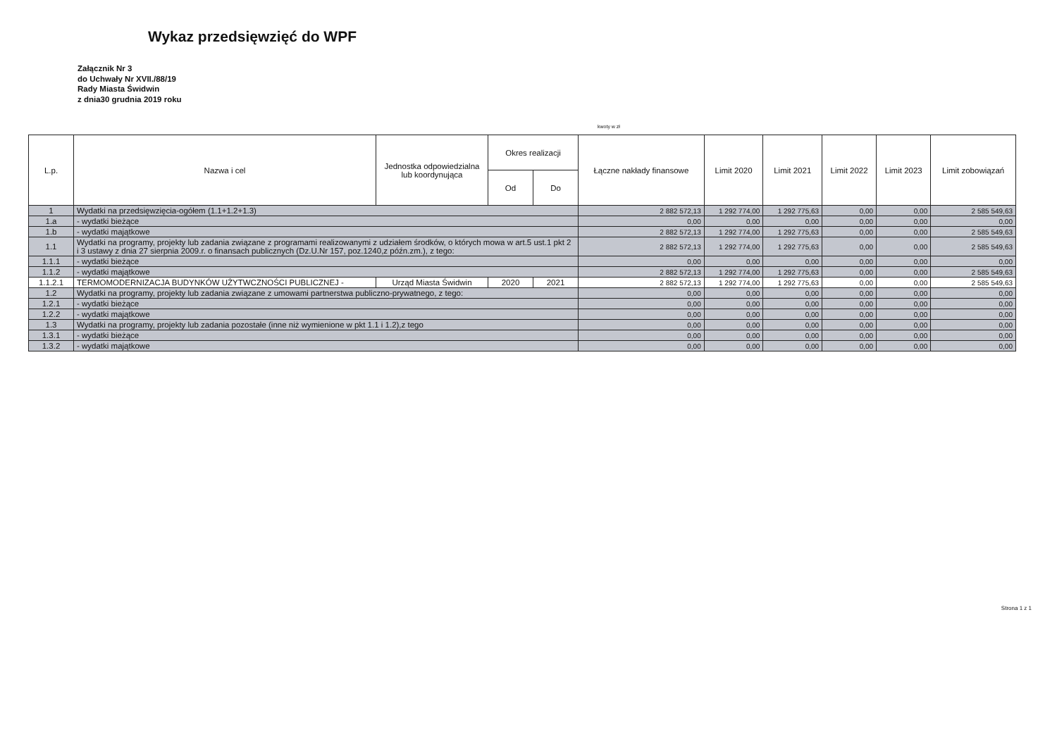Wykaz przedsięwzięć do WPF
Załącznik Nr 3
do Uchwały Nr XVII./88/19
Rady Miasta Świdwin
z dnia30 grudnia 2019 roku
kwoty w zł
| L.p. | Nazwa i cel | Jednostka odpowiedzialna lub koordynująca | Okres realizacji | | Łączne nakłady finansowe | Limit 2020 | Limit 2021 | Limit 2022 | Limit 2023 | Limit zobowiązań |
| --- | --- | --- | --- | --- | --- | --- | --- | --- | --- | --- |
| | | | Od | Do | | | | | | |
| 1 | Wydatki na przedsięwzięcia-ogółem (1.1+1.2+1.3) | | | | 2 882 572,13 | 1 292 774,00 | 1 292 775,63 | 0,00 | 0,00 | 2 585 549,63 |
| 1.a | - wydatki bieżące | | | | 0,00 | 0,00 | 0,00 | 0,00 | 0,00 | 0,00 |
| 1.b | - wydatki majątkowe | | | | 2 882 572,13 | 1 292 774,00 | 1 292 775,63 | 0,00 | 0,00 | 2 585 549,63 |
| 1.1 | Wydatki na programy, projekty lub zadania związane z programami realizowanymi z udziałem środków, o których mowa w art.5 ust.1 pkt 2 i 3 ustawy z dnia 27 sierpnia 2009.r. o finansach publicznych (Dz.U.Nr 157, poz.1240,z późn.zm.), z tego: | | | | 2 882 572,13 | 1 292 774,00 | 1 292 775,63 | 0,00 | 0,00 | 2 585 549,63 |
| 1.1.1 | - wydatki bieżące | | | | 0,00 | 0,00 | 0,00 | 0,00 | 0,00 | 0,00 |
| 1.1.2 | - wydatki majątkowe | | | | 2 882 572,13 | 1 292 774,00 | 1 292 775,63 | 0,00 | 0,00 | 2 585 549,63 |
| 1.1.2.1 | TERMOMODERNIZACJA BUDYNKÓW UŻYTWCZNOŚCI PUBLICZNEJ - | Urząd Miasta Świdwin | 2020 | 2021 | 2 882 572,13 | 1 292 774,00 | 1 292 775,63 | 0,00 | 0,00 | 2 585 549,63 |
| 1.2 | Wydatki na programy, projekty lub zadania związane z umowami partnerstwa publiczno-prywatnego, z tego: | | | | 0,00 | 0,00 | 0,00 | 0,00 | 0,00 | 0,00 |
| 1.2.1 | - wydatki bieżące | | | | 0,00 | 0,00 | 0,00 | 0,00 | 0,00 | 0,00 |
| 1.2.2 | - wydatki majątkowe | | | | 0,00 | 0,00 | 0,00 | 0,00 | 0,00 | 0,00 |
| 1.3 | Wydatki na programy, projekty lub zadania pozostałe (inne niż wymienione w pkt 1.1 i 1.2),z tego | | | | 0,00 | 0,00 | 0,00 | 0,00 | 0,00 | 0,00 |
| 1.3.1 | - wydatki bieżące | | | | 0,00 | 0,00 | 0,00 | 0,00 | 0,00 | 0,00 |
| 1.3.2 | - wydatki majątkowe | | | | 0,00 | 0,00 | 0,00 | 0,00 | 0,00 | 0,00 |
Strona 1 z 1